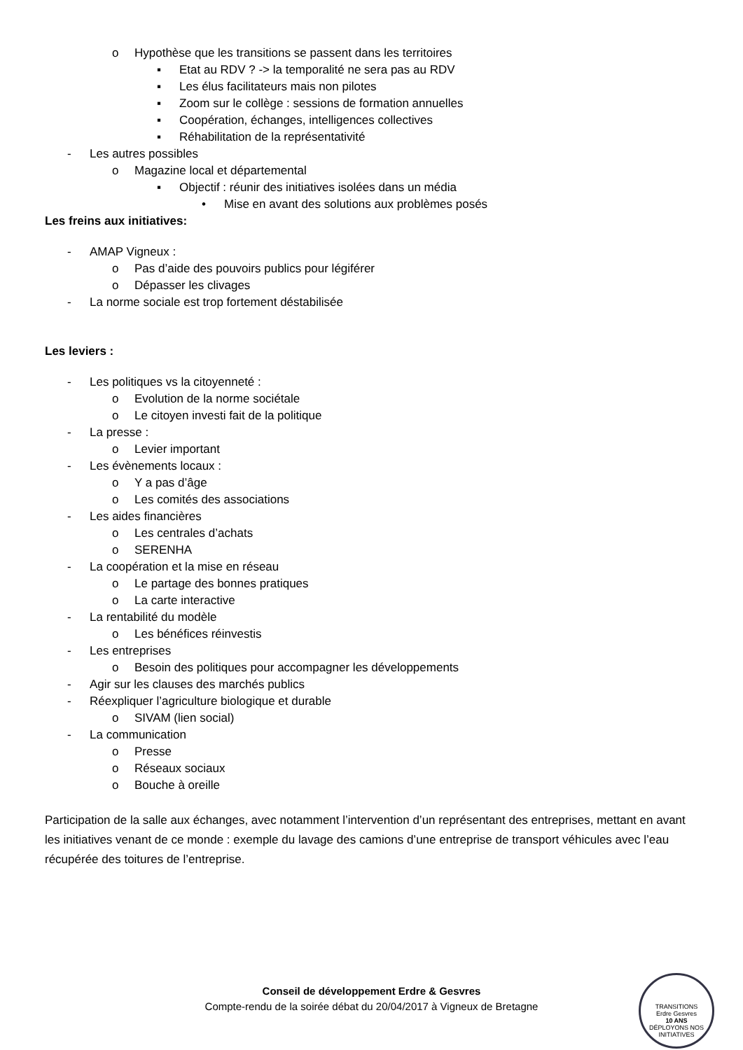o Hypothèse que les transitions se passent dans les territoires
▪ Etat au RDV ? -> la temporalité ne sera pas au RDV
▪ Les élus facilitateurs mais non pilotes
▪ Zoom sur le collège : sessions de formation annuelles
▪ Coopération, échanges, intelligences collectives
▪ Réhabilitation de la représentativité
- Les autres possibles
o Magazine local et départemental
▪ Objectif : réunir des initiatives isolées dans un média
• Mise en avant des solutions aux problèmes posés
Les freins aux initiatives:
- AMAP Vigneux :
o Pas d’aide des pouvoirs publics pour légiférer
o Dépasser les clivages
- La norme sociale est trop fortement déstabilisée
Les leviers :
- Les politiques vs la citoyenneté :
o Evolution de la norme sociétale
o Le citoyen investi fait de la politique
- La presse :
o Levier important
- Les évènements locaux :
o Y a pas d’âge
o Les comités des associations
- Les aides financières
o Les centrales d’achats
o SERENHA
- La coopération et la mise en réseau
o Le partage des bonnes pratiques
o La carte interactive
- La rentabilité du modèle
o Les bénéfices réinvestis
- Les entreprises
o Besoin des politiques pour accompagner les développements
- Agir sur les clauses des marchés publics
- Réexpliquer l’agriculture biologique et durable
o SIVAM (lien social)
- La communication
o Presse
o Réseaux sociaux
o Bouche à oreille
Participation de la salle aux échanges, avec notamment l’intervention d’un représentant des entreprises, mettant en avant les initiatives venant de ce monde : exemple du lavage des camions d’une entreprise de transport véhicules avec l’eau récupérée des toitures de l’entreprise.
Conseil de développement Erdre & Gesvres
Compte-rendu de la soirée débat du 20/04/2017 à Vigneux de Bretagne
TRANSITIONS
Erdre Gesvres
10 ANS
DÉPLOYONS NOS INITIATIVES